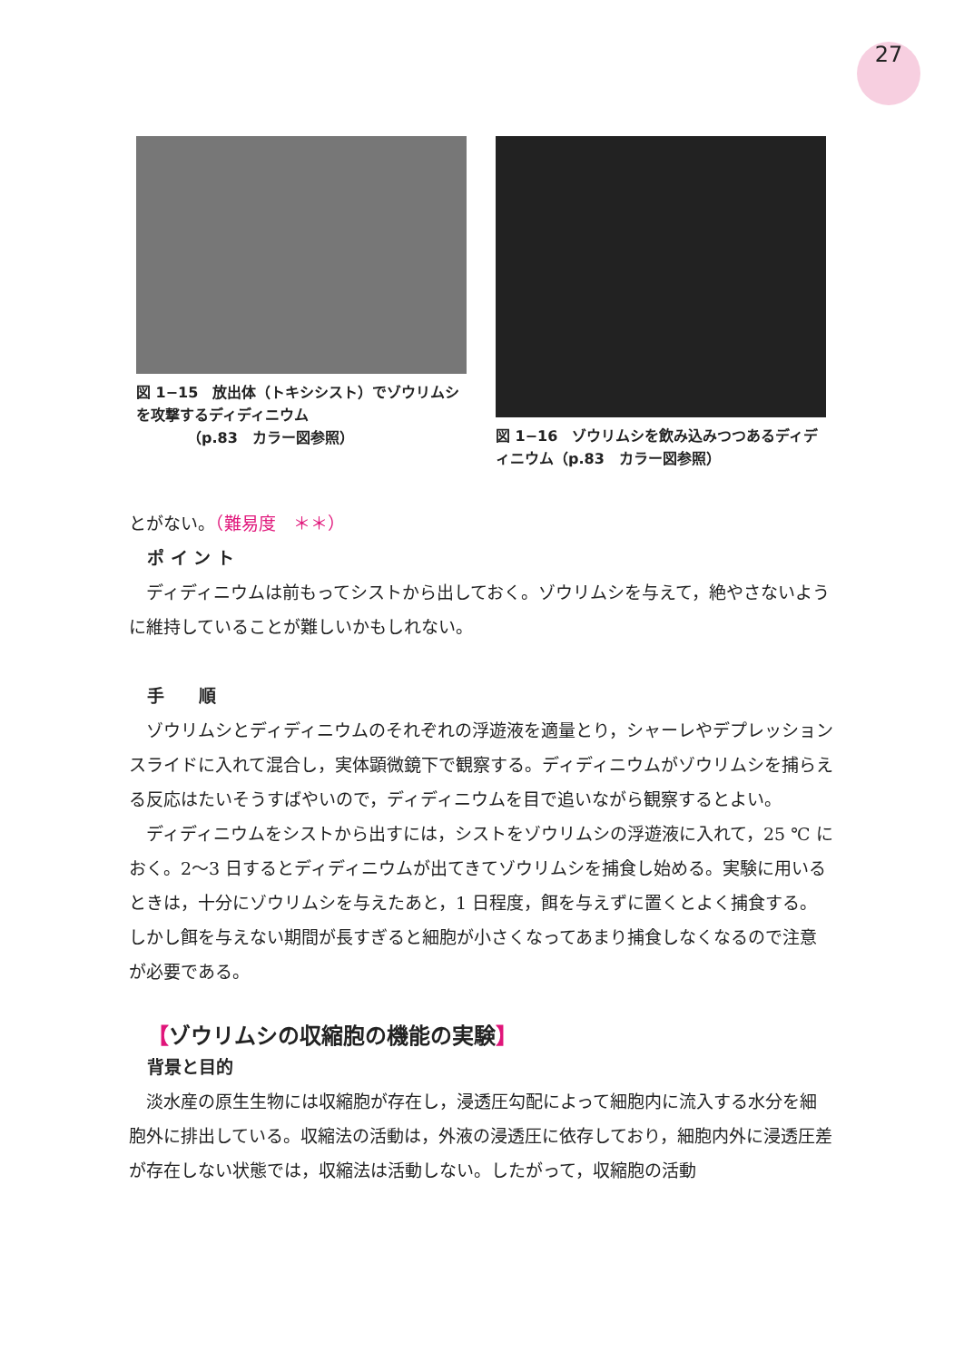27
図 1−15　放出体（トキシシスト）でゾウリムシを攻撃するディディニウム
　　　　（p.83　カラー図参照）
図 1−16　ゾウリムシを飲み込みつつあるディディニウム（p.83　カラー図参照）
とがない。（難易度　＊＊）
ポ イ ン ト
ディディニウムは前もってシストから出しておく。ゾウリムシを与えて，絶やさないように維持していることが難しいかもしれない。
手　　順
ゾウリムシとディディニウムのそれぞれの浮遊液を適量とり，シャーレやデプレッションスライドに入れて混合し，実体顕微鏡下で観察する。ディディニウムがゾウリムシを捕らえる反応はたいそうすばやいので，ディディニウムを目で追いながら観察するとよい。
ディディニウムをシストから出すには，シストをゾウリムシの浮遊液に入れて，25 ℃ におく。2〜3 日するとディディニウムが出てきてゾウリムシを捕食し始める。実験に用いるときは，十分にゾウリムシを与えたあと，1 日程度，餌を与えずに置くとよく捕食する。しかし餌を与えない期間が長すぎると細胞が小さくなってあまり捕食しなくなるので注意が必要である。
【ゾウリムシの収縮胞の機能の実験】
背景と目的
淡水産の原生生物には収縮胞が存在し，浸透圧勾配によって細胞内に流入する水分を細胞外に排出している。収縮法の活動は，外液の浸透圧に依存しており，細胞内外に浸透圧差が存在しない状態では，収縮法は活動しない。したがって，収縮胞の活動